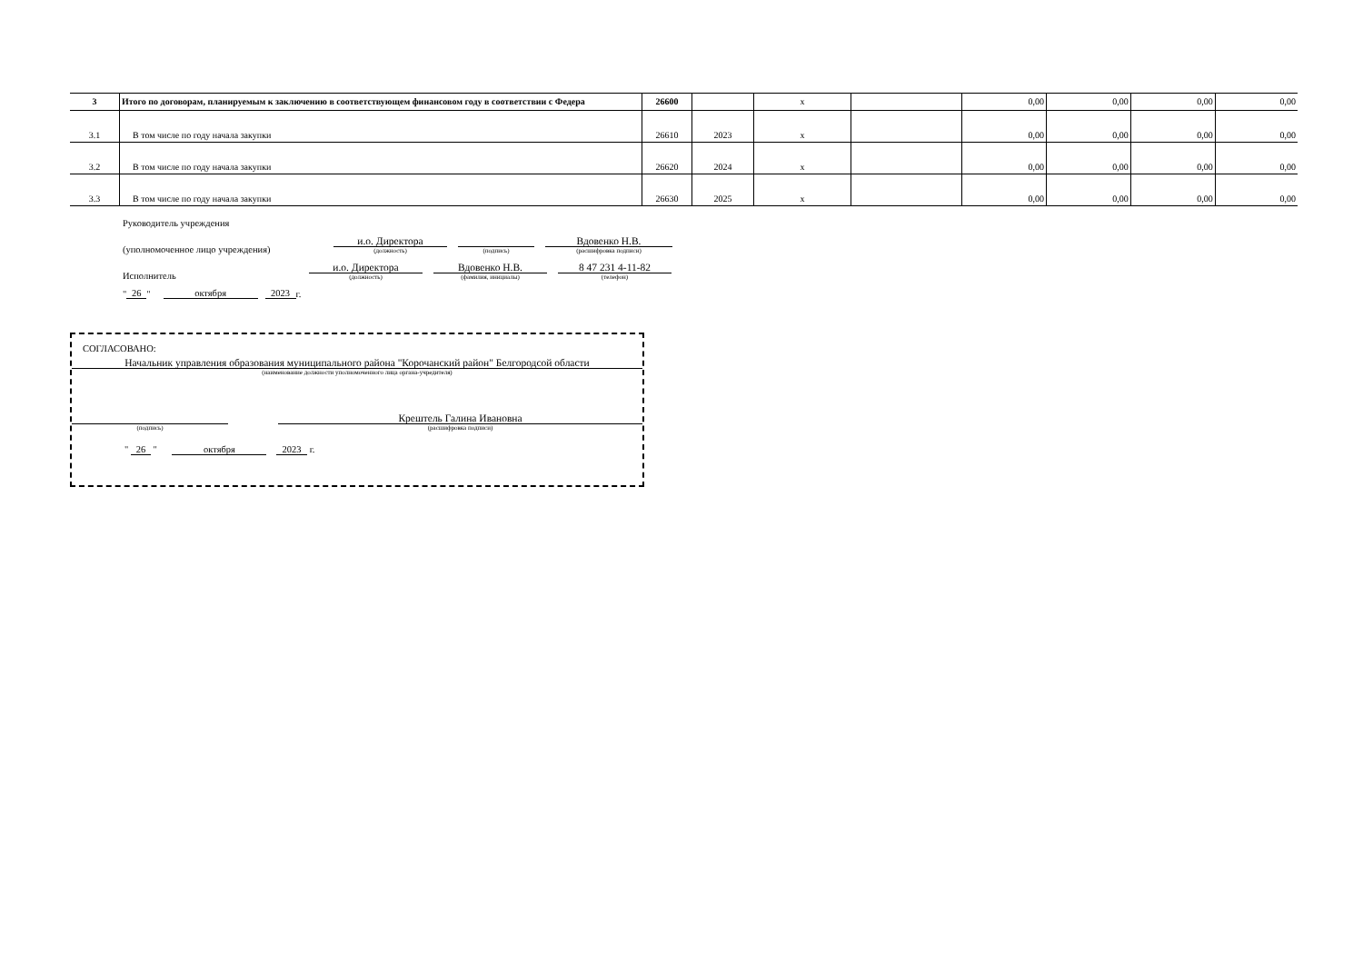| 3 | Итого по договорам, планируемым к заключению в соответствующем финансовом году в соответствии с Федера | 26600 | | x | | 0,00 | 0,00 | 0,00 | 0,00 |
| 3.1 | В том числе по году начала закупки | 26610 | 2023 | x | | 0,00 | 0,00 | 0,00 | 0,00 |
| 3.2 | В том числе по году начала закупки | 26620 | 2024 | x | | 0,00 | 0,00 | 0,00 | 0,00 |
| 3.3 | В том числе по году начала закупки | 26630 | 2025 | x | | 0,00 | 0,00 | 0,00 | 0,00 |
Руководитель учреждения
(уполномоченное лицо учреждения)
и.о. Директора
(должность)
(подпись)
Вдовенко Н.В.
(расшифровка подписи)
Исполнитель
и.о. Директора
(должность)
Вдовенко Н.В.
(фамилия, инициалы)
8 47 231 4-11-82
(телефон)
" 26 " октября 2023 г.
СОГЛАСОВАНО:
Начальник управления образования муниципального района "Корочанский район" Белгородсой области
(наименование должности уполномоченного лица органа-учредителя)
(подпись)
Крештель Галина Ивановна
(расшифровка подписи)
" 26 " октября 2023 г.